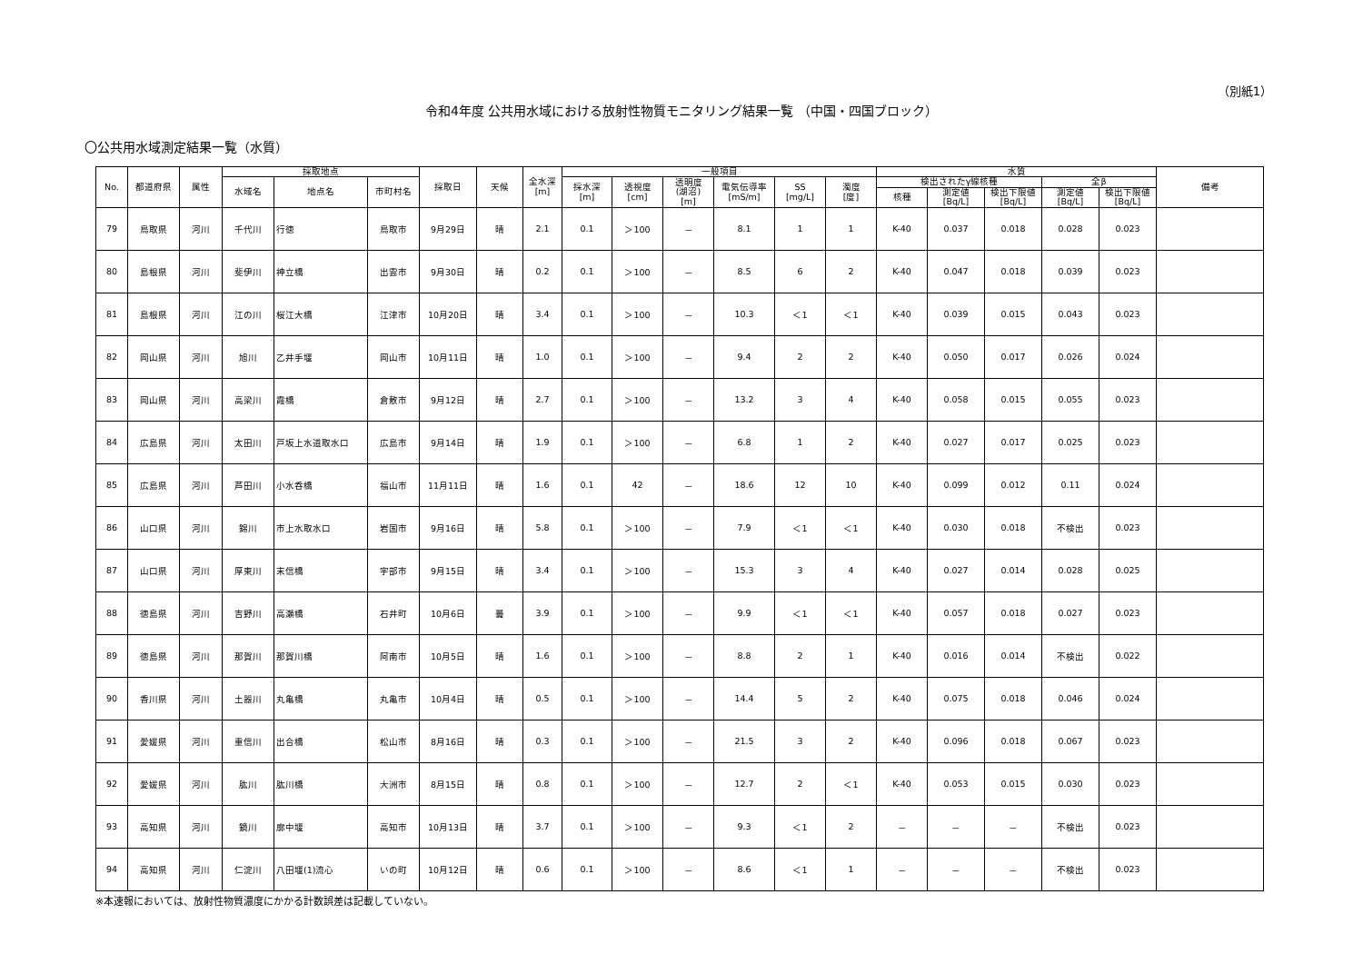（別紙1）
令和4年度 公共用水域における放射性物質モニタリング結果一覧 （中国・四国ブロック）
〇公共用水域測定結果一覧（水質）
| No. | 都道府県 | 属性 | 採取地点 | | | 採取日 | 天候 | 全水深 [m] | 一般項目 | | | | | | 水質 | | | | | 備考 |
| --- | --- | --- | --- | --- | --- | --- | --- | --- | --- | --- | --- | --- | --- | --- | --- | --- | --- | --- | --- | --- |
| | | | 水域名 | 地点名 | 市町村名 | | | | 採水深 [m] | 透視度 [cm] | 透明度 (湖沼) [m] | 電気伝導率 [mS/m] | SS [mg/L] | 濁度 [度] | 検出されたγ線核種 | | | 全β | | |
| | | | | | | | | | | | | | | | 核種 | 測定値 [Bq/L] | 検出下限値 [Bq/L] | 測定値 [Bq/L] | 検出下限値 [Bq/L] | |
| 79 | 鳥取県 | 河川 | 千代川 | 行徳 | 鳥取市 | 9月29日 | 晴 | 2.1 | 0.1 | ＞100 | － | 8.1 | 1 | 1 | K-40 | 0.037 | 0.018 | 0.028 | 0.023 | |
| 80 | 島根県 | 河川 | 斐伊川 | 神立橋 | 出雲市 | 9月30日 | 晴 | 0.2 | 0.1 | ＞100 | － | 8.5 | 6 | 2 | K-40 | 0.047 | 0.018 | 0.039 | 0.023 | |
| 81 | 島根県 | 河川 | 江の川 | 桜江大橋 | 江津市 | 10月20日 | 晴 | 3.4 | 0.1 | ＞100 | － | 10.3 | ＜1 | ＜1 | K-40 | 0.039 | 0.015 | 0.043 | 0.023 | |
| 82 | 岡山県 | 河川 | 旭川 | 乙井手堰 | 岡山市 | 10月11日 | 晴 | 1.0 | 0.1 | ＞100 | － | 9.4 | 2 | 2 | K-40 | 0.050 | 0.017 | 0.026 | 0.024 | |
| 83 | 岡山県 | 河川 | 高梁川 | 霞橋 | 倉敷市 | 9月12日 | 晴 | 2.7 | 0.1 | ＞100 | － | 13.2 | 3 | 4 | K-40 | 0.058 | 0.015 | 0.055 | 0.023 | |
| 84 | 広島県 | 河川 | 太田川 | 戸坂上水道取水口 | 広島市 | 9月14日 | 晴 | 1.9 | 0.1 | ＞100 | － | 6.8 | 1 | 2 | K-40 | 0.027 | 0.017 | 0.025 | 0.023 | |
| 85 | 広島県 | 河川 | 芦田川 | 小水呑橋 | 福山市 | 11月11日 | 晴 | 1.6 | 0.1 | 42 | － | 18.6 | 12 | 10 | K-40 | 0.099 | 0.012 | 0.11 | 0.024 | |
| 86 | 山口県 | 河川 | 錦川 | 市上水取水口 | 岩国市 | 9月16日 | 晴 | 5.8 | 0.1 | ＞100 | － | 7.9 | ＜1 | ＜1 | K-40 | 0.030 | 0.018 | 不検出 | 0.023 | |
| 87 | 山口県 | 河川 | 厚東川 | 末信橋 | 宇部市 | 9月15日 | 晴 | 3.4 | 0.1 | ＞100 | － | 15.3 | 3 | 4 | K-40 | 0.027 | 0.014 | 0.028 | 0.025 | |
| 88 | 徳島県 | 河川 | 吉野川 | 高瀬橋 | 石井町 | 10月6日 | 曇 | 3.9 | 0.1 | ＞100 | － | 9.9 | ＜1 | ＜1 | K-40 | 0.057 | 0.018 | 0.027 | 0.023 | |
| 89 | 徳島県 | 河川 | 那賀川 | 那賀川橋 | 阿南市 | 10月5日 | 晴 | 1.6 | 0.1 | ＞100 | － | 8.8 | 2 | 1 | K-40 | 0.016 | 0.014 | 不検出 | 0.022 | |
| 90 | 香川県 | 河川 | 土器川 | 丸亀橋 | 丸亀市 | 10月4日 | 晴 | 0.5 | 0.1 | ＞100 | － | 14.4 | 5 | 2 | K-40 | 0.075 | 0.018 | 0.046 | 0.024 | |
| 91 | 愛媛県 | 河川 | 重信川 | 出合橋 | 松山市 | 8月16日 | 晴 | 0.3 | 0.1 | ＞100 | － | 21.5 | 3 | 2 | K-40 | 0.096 | 0.018 | 0.067 | 0.023 | |
| 92 | 愛媛県 | 河川 | 肱川 | 肱川橋 | 大洲市 | 8月15日 | 晴 | 0.8 | 0.1 | ＞100 | － | 12.7 | 2 | ＜1 | K-40 | 0.053 | 0.015 | 0.030 | 0.023 | |
| 93 | 高知県 | 河川 | 鏡川 | 廓中堰 | 高知市 | 10月13日 | 晴 | 3.7 | 0.1 | ＞100 | － | 9.3 | ＜1 | 2 | － | － | － | 不検出 | 0.023 | |
| 94 | 高知県 | 河川 | 仁淀川 | 八田堰(1)流心 | いの町 | 10月12日 | 晴 | 0.6 | 0.1 | ＞100 | － | 8.6 | ＜1 | 1 | － | － | － | 不検出 | 0.023 | |
※本速報においては、放射性物質濃度にかかる計数誤差は記載していない。